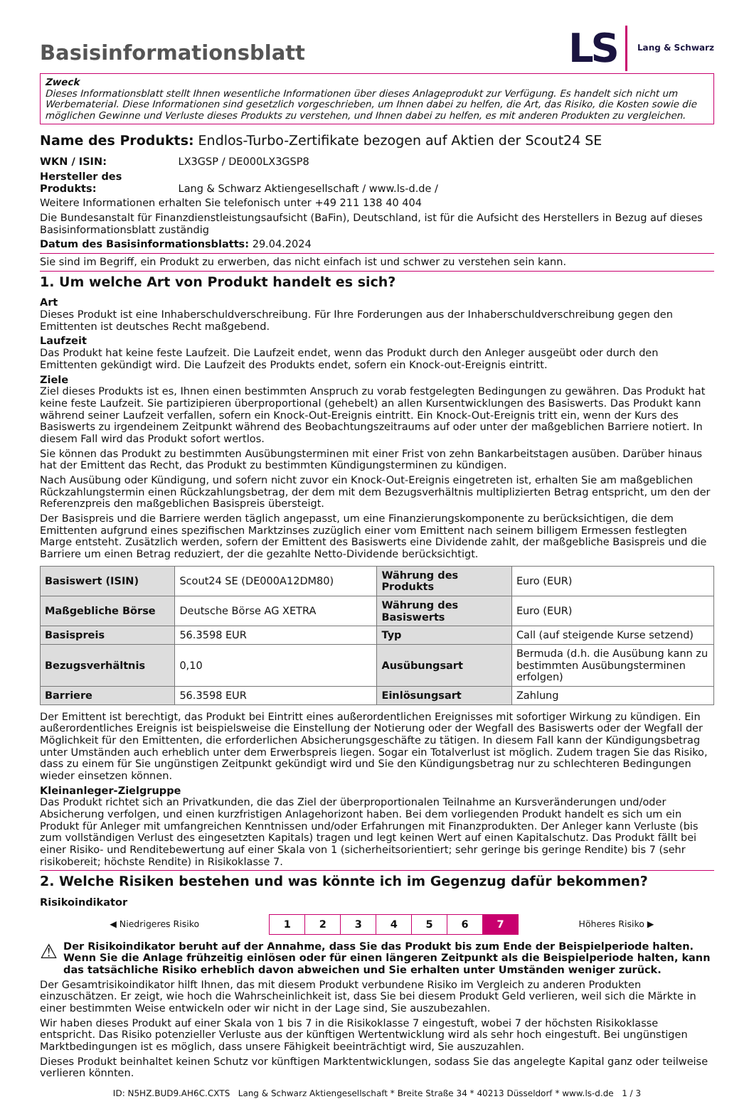LS Lang & Schwarz
Basisinformationsblatt
Zweck
Dieses Informationsblatt stellt Ihnen wesentliche Informationen über dieses Anlageprodukt zur Verfügung. Es handelt sich nicht um Werbematerial. Diese Informationen sind gesetzlich vorgeschrieben, um Ihnen dabei zu helfen, die Art, das Risiko, die Kosten sowie die möglichen Gewinne und Verluste dieses Produkts zu verstehen, und Ihnen dabei zu helfen, es mit anderen Produkten zu vergleichen.
Name des Produkts: Endlos-Turbo-Zertifikate bezogen auf Aktien der Scout24 SE
WKN / ISIN: LX3GSP / DE000LX3GSP8
Hersteller des Produkts: Lang & Schwarz Aktiengesellschaft / www.ls-d.de /
Weitere Informationen erhalten Sie telefonisch unter +49 211 138 40 404
Die Bundesanstalt für Finanzdienstleistungsaufsicht (BaFin), Deutschland, ist für die Aufsicht des Herstellers in Bezug auf dieses Basisinformationsblatt zuständig
Datum des Basisinformationsblatts: 29.04.2024
Sie sind im Begriff, ein Produkt zu erwerben, das nicht einfach ist und schwer zu verstehen sein kann.
1. Um welche Art von Produkt handelt es sich?
Art
Dieses Produkt ist eine Inhaberschuldverschreibung. Für Ihre Forderungen aus der Inhaberschuldverschreibung gegen den Emittenten ist deutsches Recht maßgebend.
Laufzeit
Das Produkt hat keine feste Laufzeit. Die Laufzeit endet, wenn das Produkt durch den Anleger ausgeübt oder durch den Emittenten gekündigt wird. Die Laufzeit des Produkts endet, sofern ein Knock-out-Ereignis eintritt.
Ziele
Ziel dieses Produkts ist es, Ihnen einen bestimmten Anspruch zu vorab festgelegten Bedingungen zu gewähren. Das Produkt hat keine feste Laufzeit. Sie partizipieren überproportional (gehebelt) an allen Kursentwicklungen des Basiswerts. Das Produkt kann während seiner Laufzeit verfallen, sofern ein Knock-Out-Ereignis eintritt. Ein Knock-Out-Ereignis tritt ein, wenn der Kurs des Basiswerts zu irgendeinem Zeitpunkt während des Beobachtungszeitraums auf oder unter der maßgeblichen Barriere notiert. In diesem Fall wird das Produkt sofort wertlos.
Sie können das Produkt zu bestimmten Ausübungsterminen mit einer Frist von zehn Bankarbeitstagen ausüben. Darüber hinaus hat der Emittent das Recht, das Produkt zu bestimmten Kündigungsterminen zu kündigen.
Nach Ausübung oder Kündigung, und sofern nicht zuvor ein Knock-Out-Ereignis eingetreten ist, erhalten Sie am maßgeblichen Rückzahlungstermin einen Rückzahlungsbetrag, der dem mit dem Bezugsverhältnis multiplizierten Betrag entspricht, um den der Referenzpreis den maßgeblichen Basispreis übersteigt.
Der Basispreis und die Barriere werden täglich angepasst, um eine Finanzierungskomponente zu berücksichtigen, die dem Emittenten aufgrund eines spezifischen Marktzinses zuzüglich einer vom Emittent nach seinem billigem Ermessen festlegten Marge entsteht. Zusätzlich werden, sofern der Emittent des Basiswerts eine Dividende zahlt, der maßgebliche Basispreis und die Barriere um einen Betrag reduziert, der die gezahlte Netto-Dividende berücksichtigt.
| Basiswert (ISIN) | Scout24 SE (DE000A12DM80) | Währung des Produkts | Euro (EUR) |
| Maßgebliche Börse | Deutsche Börse AG XETRA | Währung des Basiswerts | Euro (EUR) |
| Basispreis | 56.3598 EUR | Typ | Call (auf steigende Kurse setzend) |
| Bezugsverhältnis | 0,10 | Ausübungsart | Bermuda (d.h. die Ausübung kann zu bestimmten Ausübungsterminen erfolgen) |
| Barriere | 56.3598 EUR | Einlösungsart | Zahlung |
Der Emittent ist berechtigt, das Produkt bei Eintritt eines außerordentlichen Ereignisses mit sofortiger Wirkung zu kündigen. Ein außerordentliches Ereignis ist beispielsweise die Einstellung der Notierung oder der Wegfall des Basiswerts oder der Wegfall der Möglichkeit für den Emittenten, die erforderlichen Absicherungsgeschäfte zu tätigen. In diesem Fall kann der Kündigungsbetrag unter Umständen auch erheblich unter dem Erwerbspreis liegen. Sogar ein Totalverlust ist möglich. Zudem tragen Sie das Risiko, dass zu einem für Sie ungünstigen Zeitpunkt gekündigt wird und Sie den Kündigungsbetrag nur zu schlechteren Bedingungen wieder einsetzen können.
Kleinanleger-Zielgruppe
Das Produkt richtet sich an Privatkunden, die das Ziel der überproportionalen Teilnahme an Kursveränderungen und/oder Absicherung verfolgen, und einen kurzfristigen Anlagehorizont haben. Bei dem vorliegenden Produkt handelt es sich um ein Produkt für Anleger mit umfangreichen Kenntnissen und/oder Erfahrungen mit Finanzprodukten. Der Anleger kann Verluste (bis zum vollständigen Verlust des eingesetzten Kapitals) tragen und legt keinen Wert auf einen Kapitalschutz. Das Produkt fällt bei einer Risiko- und Renditebewertung auf einer Skala von 1 (sicherheitsorientiert; sehr geringe bis geringe Rendite) bis 7 (sehr risikobereit; höchste Rendite) in Risikoklasse 7.
2. Welche Risiken bestehen und was könnte ich im Gegenzug dafür bekommen?
Risikoindikator
| ◀ Niedrigeres Risiko | 1 | 2 | 3 | 4 | 5 | 6 | 7 | Höheres Risiko ▶ |
⚠
Der Risikoindikator beruht auf der Annahme, dass Sie das Produkt bis zum Ende der Beispielperiode halten. Wenn Sie die Anlage frühzeitig einlösen oder für einen längeren Zeitpunkt als die Beispielperiode halten, kann das tatsächliche Risiko erheblich davon abweichen und Sie erhalten unter Umständen weniger zurück.
Der Gesamtrisikoindikator hilft Ihnen, das mit diesem Produkt verbundene Risiko im Vergleich zu anderen Produkten einzuschätzen. Er zeigt, wie hoch die Wahrscheinlichkeit ist, dass Sie bei diesem Produkt Geld verlieren, weil sich die Märkte in einer bestimmten Weise entwickeln oder wir nicht in der Lage sind, Sie auszubezahlen.
Wir haben dieses Produkt auf einer Skala von 1 bis 7 in die Risikoklasse 7 eingestuft, wobei 7 der höchsten Risikoklasse entspricht. Das Risiko potenzieller Verluste aus der künftigen Wertentwicklung wird als sehr hoch eingestuft. Bei ungünstigen Marktbedingungen ist es möglich, dass unsere Fähigkeit beeinträchtigt wird, Sie auszuzahlen.
Dieses Produkt beinhaltet keinen Schutz vor künftigen Marktentwicklungen, sodass Sie das angelegte Kapital ganz oder teilweise verlieren könnten.
ID: N5HZ.BUD9.AH6C.CXTS Lang & Schwarz Aktiengesellschaft * Breite Straße 34 * 40213 Düsseldorf * www.ls-d.de 1 / 3